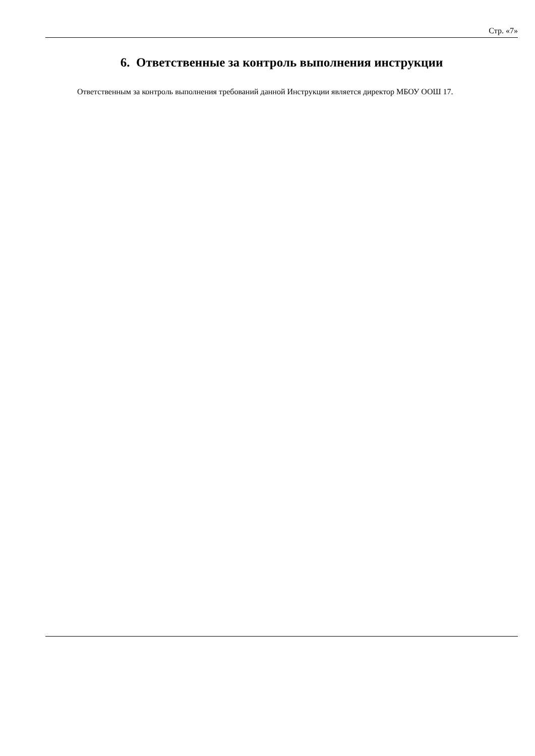Стр. «7»
6. Ответственные за контроль выполнения инструкции
Ответственным за контроль выполнения требований данной Инструкции является директор МБОУ ООШ 17.